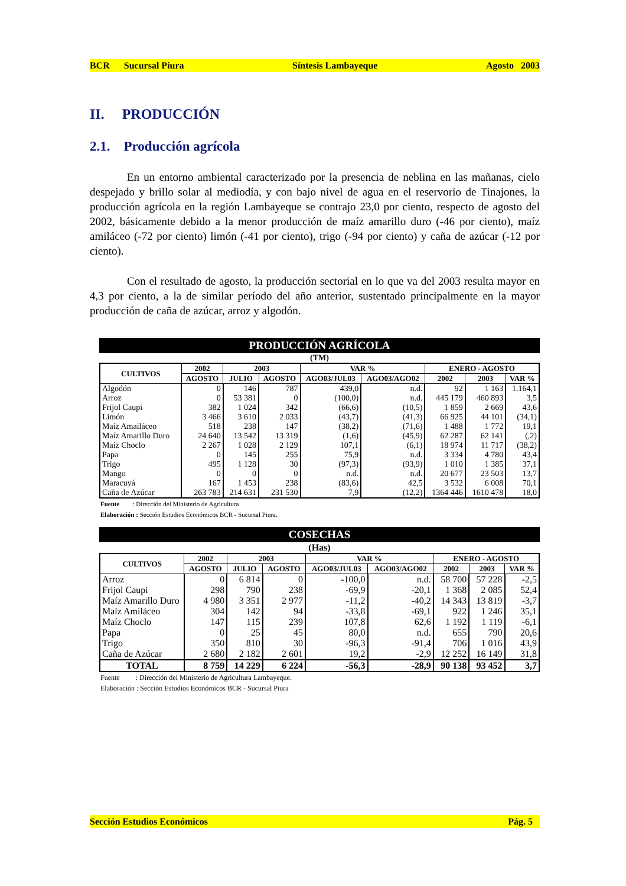BCR Sucursal Piura Síntesis Lambayeque Agosto 2003
II. PRODUCCIÓN
2.1. Producción agrícola
En un entorno ambiental caracterizado por la presencia de neblina en las mañanas, cielo despejado y brillo solar al mediodía, y con bajo nivel de agua en el reservorio de Tinajones, la producción agrícola en la región Lambayeque se contrajo 23,0 por ciento, respecto de agosto del 2002, básicamente debido a la menor producción de maíz amarillo duro (-46 por ciento), maíz amiláceo (-72 por ciento) limón (-41 por ciento), trigo (-94 por ciento) y caña de azúcar (-12 por ciento).
Con el resultado de agosto, la producción sectorial en lo que va del 2003 resulta mayor en 4,3 por ciento, a la de similar período del año anterior, sustentado principalmente en la mayor producción de caña de azúcar, arroz y algodón.
PRODUCCIÓN AGRÍCOLA
(TM)
| CULTIVOS | 2002 | 2003 | | VAR % | | ENERO - AGOSTO | | |
| --- | --- | --- | --- | --- | --- | --- | --- | --- |
| | AGOSTO | JULIO | AGOSTO | AGO03/JUL03 | AGO03/AGO02 | 2002 | 2003 | VAR % |
| Algodón | 0 | 146 | 787 | 439,0 | n.d. | 92 | 1 163 | 1.164,1 |
| Arroz | 0 | 53 381 | 0 | (100,0) | n.d. | 445 179 | 460 893 | 3,5 |
| Frijol Caupi | 382 | 1 024 | 342 | (66,6) | (10,5) | 1 859 | 2 669 | 43,6 |
| Limón | 3 466 | 3 610 | 2 033 | (43,7) | (41,3) | 66 925 | 44 101 | (34,1) |
| Maíz Amailáceo | 518 | 238 | 147 | (38,2) | (71,6) | 1 488 | 1 772 | 19,1 |
| Maíz Amarillo Duro | 24 640 | 13 542 | 13 319 | (1,6) | (45,9) | 62 287 | 62 141 | (,2) |
| Maíz Choclo | 2 267 | 1 028 | 2 129 | 107,1 | (6,1) | 18 974 | 11 717 | (38,2) |
| Papa | 0 | 145 | 255 | 75,9 | n.d. | 3 334 | 4 780 | 43,4 |
| Trigo | 495 | 1 128 | 30 | (97,3) | (93,9) | 1 010 | 1 385 | 37,1 |
| Mango | 0 | 0 | 0 | n.d. | n.d. | 20 677 | 23 503 | 13,7 |
| Maracuyá | 167 | 1 453 | 238 | (83,6) | 42,5 | 3 532 | 6 008 | 70,1 |
| Caña de Azúcar | 263 783 | 214 631 | 231 530 | 7,9 | (12,2) | 1364 446 | 1610 478 | 18,0 |
Fuente : Dirección del Ministerio de Agricultura
Elaboración : Sección Estudios Económicos BCR - Sucursal Piura.
COSECHAS
(Has)
| CULTIVOS | 2002 | 2003 | | VAR % | | ENERO - AGOSTO | | |
| --- | --- | --- | --- | --- | --- | --- | --- | --- |
| | AGOSTO | JULIO | AGOSTO | AGO03/JUL03 | AGO03/AGO02 | 2002 | 2003 | VAR % |
| Arroz | 0 | 6 814 | 0 | -100,0 | n.d. | 58 700 | 57 228 | -2,5 |
| Frijol Caupi | 298 | 790 | 238 | -69,9 | -20,1 | 1 368 | 2 085 | 52,4 |
| Maíz Amarillo Duro | 4 980 | 3 351 | 2 977 | -11,2 | -40,2 | 14 343 | 13 819 | -3,7 |
| Maíz Amiláceo | 304 | 142 | 94 | -33,8 | -69,1 | 922 | 1 246 | 35,1 |
| Maíz Choclo | 147 | 115 | 239 | 107,8 | 62,6 | 1 192 | 1 119 | -6,1 |
| Papa | 0 | 25 | 45 | 80,0 | n.d. | 655 | 790 | 20,6 |
| Trigo | 350 | 810 | 30 | -96,3 | -91,4 | 706 | 1 016 | 43,9 |
| Caña de Azúcar | 2 680 | 2 182 | 2 601 | 19,2 | -2,9 | 12 252 | 16 149 | 31,8 |
| TOTAL | 8 759 | 14 229 | 6 224 | -56,3 | -28,9 | 90 138 | 93 452 | 3,7 |
Fuente : Dirección del Ministerio de Agricultura Lambayeque.
Elaboración : Sección Estudios Económicos BCR - Sucursal Piura
Sección Estudios Económicos Pág. 5